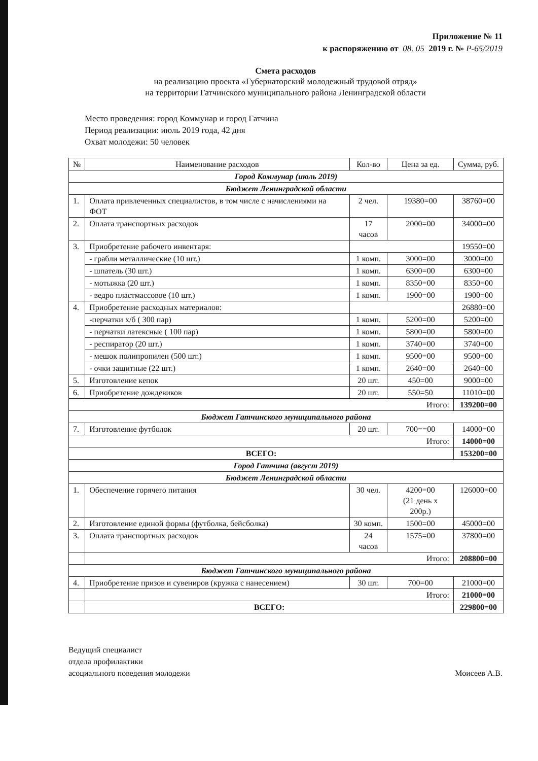Приложение № 11
к распоряжению от 08. 05 2019 г. № Р-65/2019
Смета расходов
на реализацию проекта «Губернаторский молодежный трудовой отряд»
на территории Гатчинского муниципального района Ленинградской области
Место проведения: город Коммунар и город Гатчина
Период реализации: июль 2019 года, 42 дня
Охват молодежи: 50 человек
| № | Наименование расходов | Кол-во | Цена за ед. | Сумма, руб. |
| --- | --- | --- | --- | --- |
| Город Коммунар (июль 2019) | | | | |
| Бюджет Ленинградской области | | | | |
| 1. | Оплата привлеченных специалистов, в том числе с начислениями на ФОТ | 2 чел. | 19380=00 | 38760=00 |
| 2. | Оплата транспортных расходов | 17 часов | 2000=00 | 34000=00 |
| 3. | Приобретение рабочего инвентаря: | | | 19550=00 |
| | - грабли металлические (10 шт.) | 1 комп. | 3000=00 | 3000=00 |
| | - шпатель (30 шт.) | 1 комп. | 6300=00 | 6300=00 |
| | - мотыжка (20 шт.) | 1 комп. | 8350=00 | 8350=00 |
| | - ведро пластмассовое (10 шт.) | 1 комп. | 1900=00 | 1900=00 |
| 4. | Приобретение расходных материалов: | | | 26880=00 |
| | -перчатки х/б ( 300 пар) | 1 комп. | 5200=00 | 5200=00 |
| | - перчатки латексные ( 100 пар) | 1 комп. | 5800=00 | 5800=00 |
| | - респиратор (20 шт.) | 1 комп. | 3740=00 | 3740=00 |
| | - мешок полипропилен (500 шт.) | 1 комп. | 9500=00 | 9500=00 |
| | - очки защитные (22 шт.) | 1 комп. | 2640=00 | 2640=00 |
| 5. | Изготовление кепок | 20 шт. | 450=00 | 9000=00 |
| 6. | Приобретение дождевиков | 20 шт. | 550=50 | 11010=00 |
| Итого: | | | | 139200=00 |
| Бюджет Гатчинского муниципального района | | | | |
| 7. | Изготовление футболок | 20 шт. | 700==00 | 14000=00 |
| Итого: | | | | 14000=00 |
| ВСЕГО: | | | | 153200=00 |
| Город Гатчина (август 2019) | | | | |
| Бюджет Ленинградской области | | | | |
| 1. | Обеспечение горячего питания | 30 чел. | 4200=00 (21 день х 200р.) | 126000=00 |
| 2. | Изготовление единой формы (футболка, бейсболка) | 30 комп. | 1500=00 | 45000=00 |
| 3. | Оплата транспортных расходов | 24 часов | 1575=00 | 37800=00 |
| | Итого: | | | 208800=00 |
| Бюджет Гатчинского муниципального района | | | | |
| 4. | Приобретение призов и сувениров (кружка с нанесением) | 30 шт. | 700=00 | 21000=00 |
| | Итого: | | | 21000=00 |
| | ВСЕГО: | | | 229800=00 |
Ведущий специалист
отдела профилактики
асоциального поведения молодежи
Моисеев А.В.